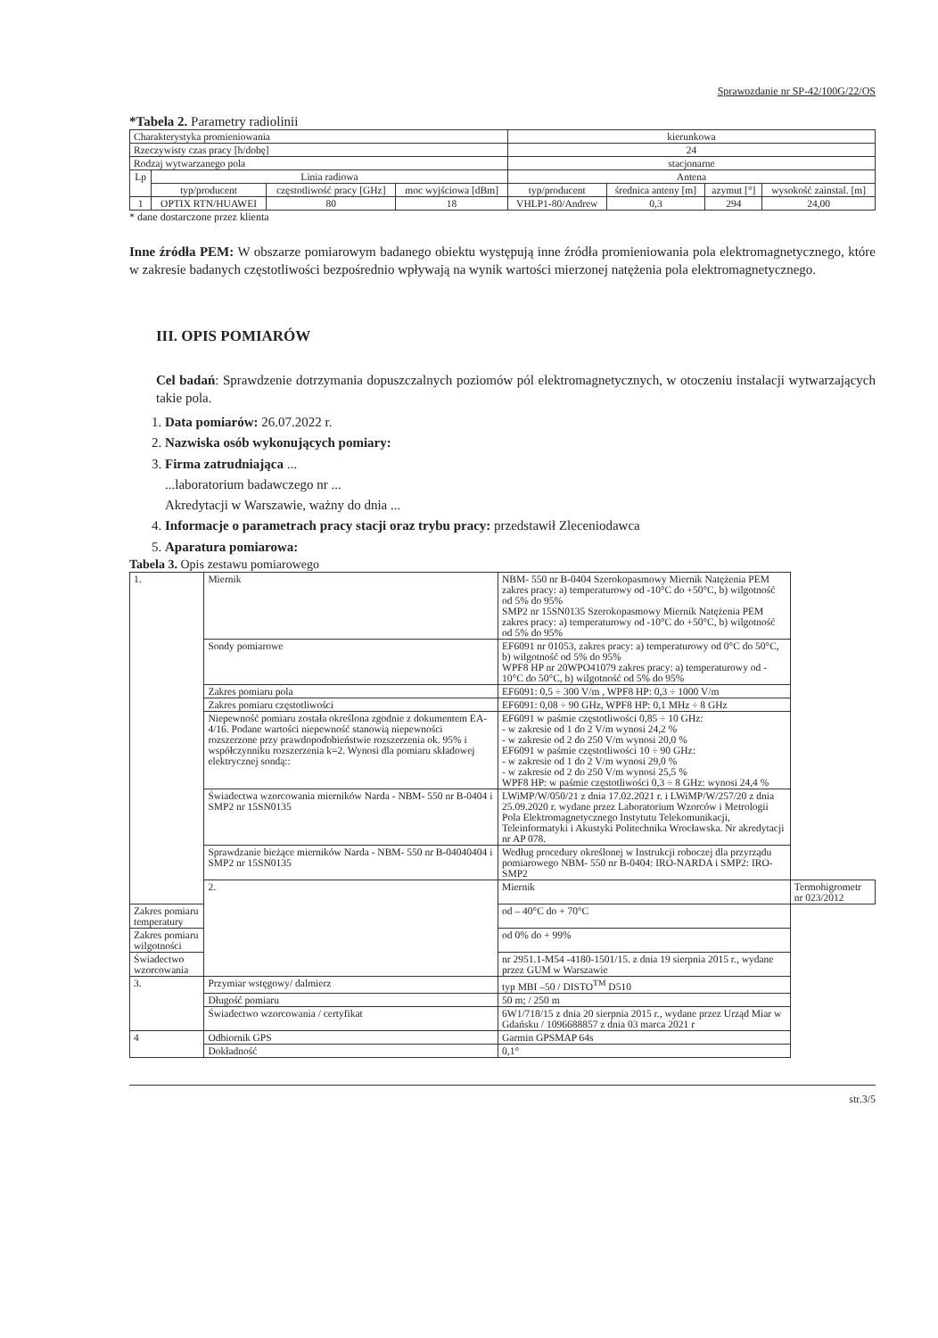Sprawozdanie nr SP-42/100G/22/OS
*Tabela 2. Parametry radiolinii
| Charakterystyka promieniowania | | | | kierunkowa | | | |
| Rzeczywisty czas pracy [h/dobę] | | | | 24 | | | |
| Rodzaj wytwarzanego pola | | | | stacjonarne | | | |
| Lp | Linia radiowa | | | Antena | | | |
| | typ/producent | częstotliwość pracy [GHz] | moc wyjściowa [dBm] | typ/producent | średnica anteny [m] | azymut [°] | wysokość zainstal. [m] |
| 1 | OPTIX RTN/HUAWEI | 80 | 18 | VHLP1-80/Andrew | 0,3 | 294 | 24,00 |
* dane dostarczone przez klienta
Inne źródła PEM: W obszarze pomiarowym badanego obiektu występują inne źródła promieniowania pola elektromagnetycznego, które w zakresie badanych częstotliwości bezpośrednio wpływają na wynik wartości mierzonej natężenia pola elektromagnetycznego.
III. OPIS POMIARÓW
Cel badań: Sprawdzenie dotrzymania dopuszczalnych poziomów pól elektromagnetycznych, w otoczeniu instalacji wytwarzających takie pola.
1. Data pomiarów: 26.07.2022 r.
2. Nazwiska osób wykonujących pomiary:
3. Firma zatrudniająca ...
...laboratorium badawczego nr ...
Akredytacji w Warszawie, ważny do dnia ...
4. Informacje o parametrach pracy stacji oraz trybu pracy: przedstawił Zleceniodawca
5. Aparatura pomiarowa:
Tabela 3. Opis zestawu pomiarowego
| 1. | Miernik | NBM- 550 nr B-0404 Szerokopasmowy Miernik Natężenia PEM zakres pracy: a) temperaturowy od -10°C do +50°C, b) wilgotność od 5% do 95% SMP2 nr 15SN0135 Szerokopasmowy Miernik Natężenia PEM zakres pracy: a) temperaturowy od -10°C do +50°C, b) wilgotność od 5% do 95% | |
| | Sondy pomiarowe | EF6091 nr 01053, zakres pracy: a) temperaturowy od 0°C do 50°C, b) wilgotność od 5% do 95% WPF8 HP nr 20WPO41079 zakres pracy: a) temperaturowy od - 10°C do 50°C, b) wilgotność od 5% do 95% | |
| | Zakres pomiaru pola | EF6091: 0,5 ÷ 300 V/m , WPF8 HP: 0,3 ÷ 1000 V/m | |
| | Zakres pomiaru częstotliwości | EF6091: 0,08 ÷ 90 GHz, WPF8 HP: 0,1 MHz ÷ 8 GHz | |
| | Niepewność pomiaru została określona zgodnie z dokumentem EA-4/16. Podane wartości niepewność stanowią niepewności rozszerzone przy prawdopodobieństwie rozszerzenia ok. 95% i współczynniku rozszerzenia k=2. Wynosi dla pomiaru składowej elektrycznej sondą:: | EF6091 w paśmie częstotliwości 0,85 ÷ 10 GHz: - w zakresie od 1 do 2 V/m wynosi 24,2 % - w zakresie od 2 do 250 V/m wynosi 20,0 % EF6091 w paśmie częstotliwości 10 ÷ 90 GHz: - w zakresie od 1 do 2 V/m wynosi 29,0 % - w zakresie od 2 do 250 V/m wynosi 25,5 % WPF8 HP: w paśmie częstotliwości 0,3 ÷ 8 GHz: wynosi 24,4 % | |
| | Świadectwa wzorcowania mierników Narda - NBM- 550 nr B-0404 i SMP2 nr 15SN0135 | LWiMP/W/050/21 z dnia 17.02.2021 r. i LWiMP/W/257/20 z dnia 25.09.2020 r. wydane przez Laboratorium Wzorców i Metrologii Pola Elektromagnetycznego Instytutu Telekomunikacji, Teleinformatyki i Akustyki Politechnika Wrocławska. Nr akredytacji nr AP 078. | |
| | Sprawdzanie bieżące mierników Narda - NBM- 550 nr B-04040404 i SMP2 nr 15SN0135 | Według procedury określonej w Instrukcji roboczej dla przyrządu pomiarowego NBM- 550 nr B-0404: IRO-NARDA i SMP2: IRO-SMP2 | |
| | 2. | Miernik | Termohigrometr nr 023/2012 |
| Zakres pomiaru temperatury | | od – 40°C do + 70°C | |
| Zakres pomiaru wilgotności | | od 0% do + 99% | |
| Świadectwo wzorcowania | | nr 2951.1-M54 -4180-1501/15. z dnia 19 sierpnia 2015 r., wydane przez GUM w Warszawie | |
| 3. | Przymiar wstęgowy/ dalmierz | typ MBI –50 / DISTO<sup>TM</sup> D510 | |
| | Długość pomiaru | 50 m; / 250 m | |
| | Świadectwo wzorcowania / certyfikat | 6W1/718/15 z dnia 20 sierpnia 2015 r., wydane przez Urząd Miar w Gdańsku / 1096688857 z dnia 03 marca 2021 r | |
| 4 | Odbiornik GPS | Garmin GPSMAP 64s | |
| | Dokładność | 0,1° | |
str.3/5